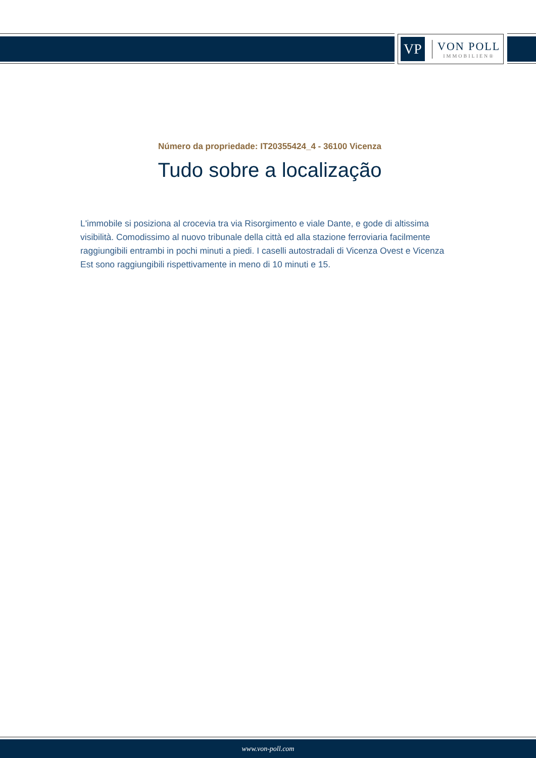VP
VON POLL
IMMOBILIEN®
Número da propriedade: IT20355424_4 - 36100 Vicenza
Tudo sobre a localização
L'immobile si posiziona al crocevia tra via Risorgimento e viale Dante, e gode di altissima visibilità. Comodissimo al nuovo tribunale della città ed alla stazione ferroviaria facilmente raggiungibili entrambi in pochi minuti a piedi. I caselli autostradali di Vicenza Ovest e Vicenza Est sono raggiungibili rispettivamente in meno di 10 minuti e 15.
www.von-poll.com